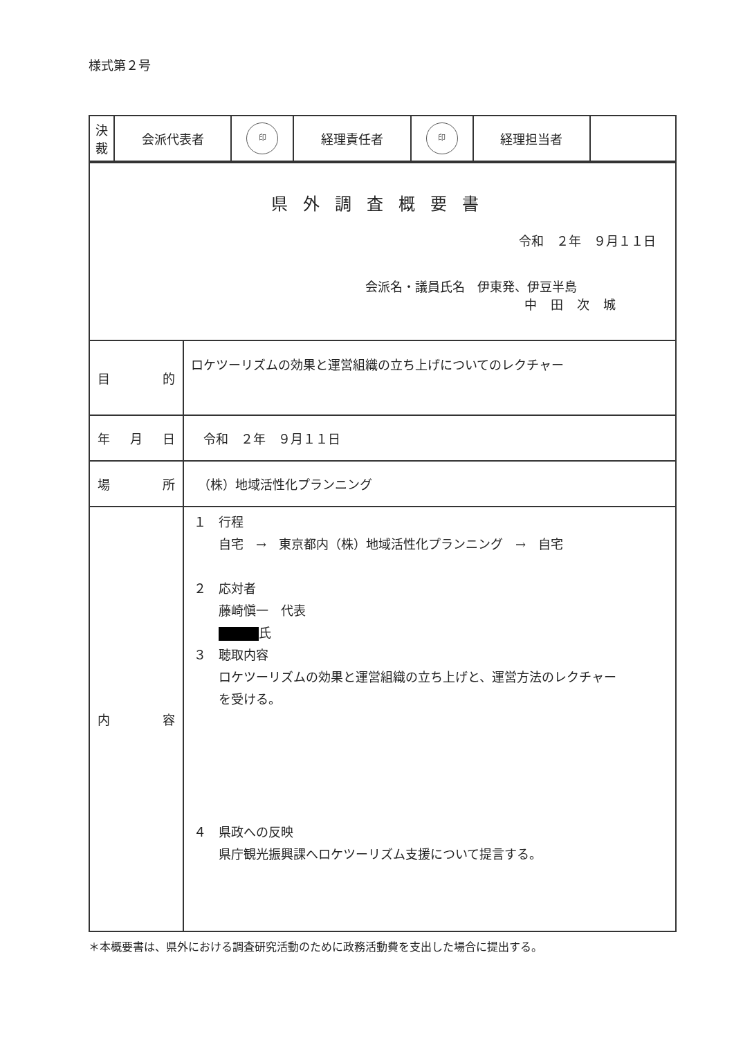様式第２号
| 決 裁 | 会派代表者 | 印 | 経理責任者 | 印 | 経理担当者 | |
| 県外調査概要書 令和 ２年 ９月１１日 会派名・議員氏名 伊東発、伊豆半島 中田次城 | |
| 目 的 | ロケツーリズムの効果と運営組織の立ち上げについてのレクチャー |
| 年 月 日 | 令和 ２年 ９月１１日 |
| 場 所 | （株）地域活性化プランニング |
| 内 容 | １ 行程 自宅 → 東京都内（株）地域活性化プランニング → 自宅 ２ 応対者 藤崎愼一 代表 氏 ３ 聴取内容 ロケツーリズムの効果と運営組織の立ち上げと、運営方法のレクチャー を受ける。 ４ 県政への反映 県庁観光振興課へロケツーリズム支援について提言する。 |
＊本概要書は、県外における調査研究活動のために政務活動費を支出した場合に提出する。